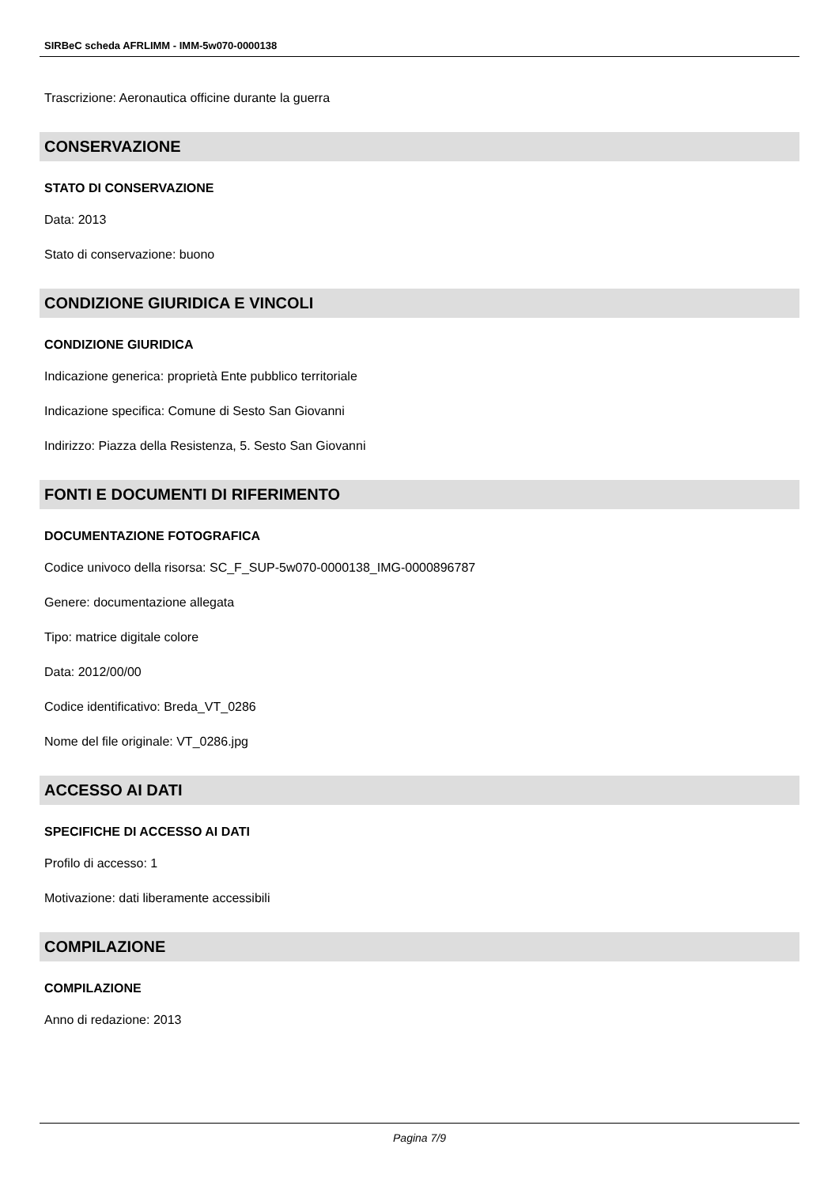SIRBeC scheda AFRLIMM - IMM-5w070-0000138
Trascrizione: Aeronautica officine durante la guerra
CONSERVAZIONE
STATO DI CONSERVAZIONE
Data: 2013
Stato di conservazione: buono
CONDIZIONE GIURIDICA E VINCOLI
CONDIZIONE GIURIDICA
Indicazione generica: proprietà Ente pubblico territoriale
Indicazione specifica: Comune di Sesto San Giovanni
Indirizzo: Piazza della Resistenza, 5. Sesto San Giovanni
FONTI E DOCUMENTI DI RIFERIMENTO
DOCUMENTAZIONE FOTOGRAFICA
Codice univoco della risorsa: SC_F_SUP-5w070-0000138_IMG-0000896787
Genere: documentazione allegata
Tipo: matrice digitale colore
Data: 2012/00/00
Codice identificativo: Breda_VT_0286
Nome del file originale: VT_0286.jpg
ACCESSO AI DATI
SPECIFICHE DI ACCESSO AI DATI
Profilo di accesso: 1
Motivazione: dati liberamente accessibili
COMPILAZIONE
COMPILAZIONE
Anno di redazione: 2013
Pagina 7/9